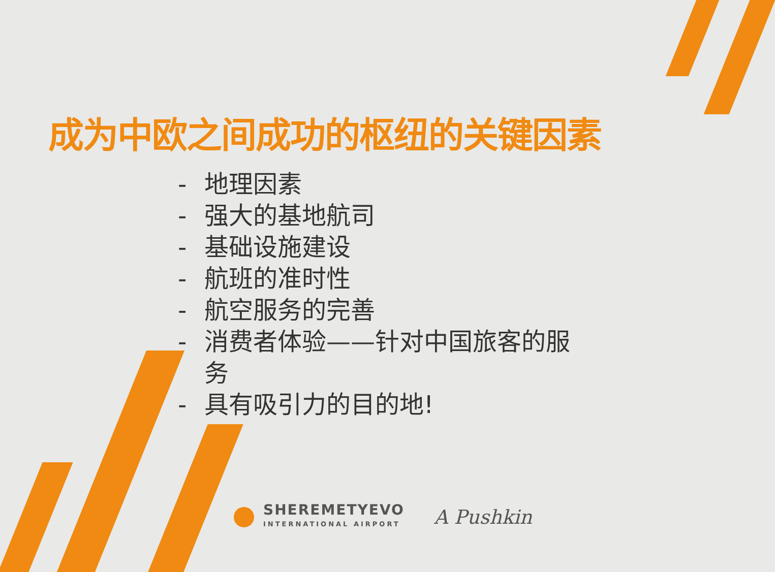成为中欧之间成功的枢纽的关键因素
- 地理因素
- 强大的基地航司
- 基础设施建设
- 航班的准时性
- 航空服务的完善
- 消费者体验——针对中国旅客的服务
- 具有吸引力的目的地!
SHEREMETYEVO
INTERNATIONAL AIRPORT
A Pushkin